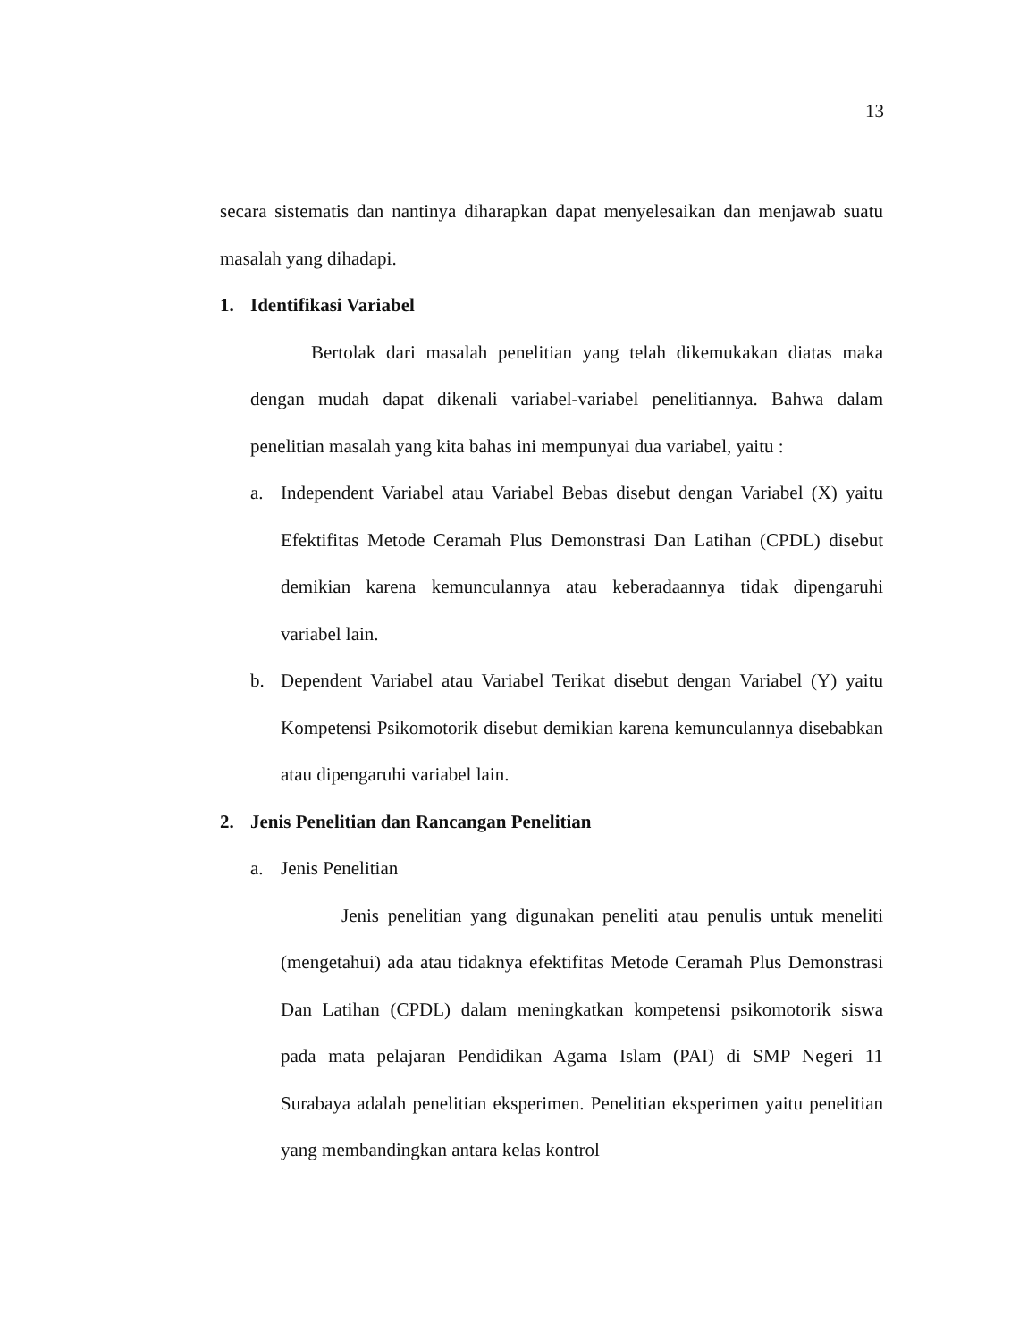13
secara sistematis dan nantinya diharapkan dapat menyelesaikan dan menjawab suatu masalah yang dihadapi.
1. Identifikasi Variabel
Bertolak dari masalah penelitian yang telah dikemukakan diatas maka dengan mudah dapat dikenali variabel-variabel penelitiannya. Bahwa dalam penelitian masalah yang kita bahas ini mempunyai dua variabel, yaitu :
a. Independent Variabel atau Variabel Bebas disebut dengan Variabel (X) yaitu Efektifitas Metode Ceramah Plus Demonstrasi Dan Latihan (CPDL) disebut demikian karena kemunculannya atau keberadaannya tidak dipengaruhi variabel lain.
b. Dependent Variabel atau Variabel Terikat disebut dengan Variabel (Y) yaitu Kompetensi Psikomotorik disebut demikian karena kemunculannya disebabkan atau dipengaruhi variabel lain.
2. Jenis Penelitian dan Rancangan Penelitian
a. Jenis Penelitian
Jenis penelitian yang digunakan peneliti atau penulis untuk meneliti (mengetahui) ada atau tidaknya efektifitas Metode Ceramah Plus Demonstrasi Dan Latihan (CPDL) dalam meningkatkan kompetensi psikomotorik siswa pada mata pelajaran Pendidikan Agama Islam (PAI) di SMP Negeri 11 Surabaya adalah penelitian eksperimen. Penelitian eksperimen yaitu penelitian yang membandingkan antara kelas kontrol